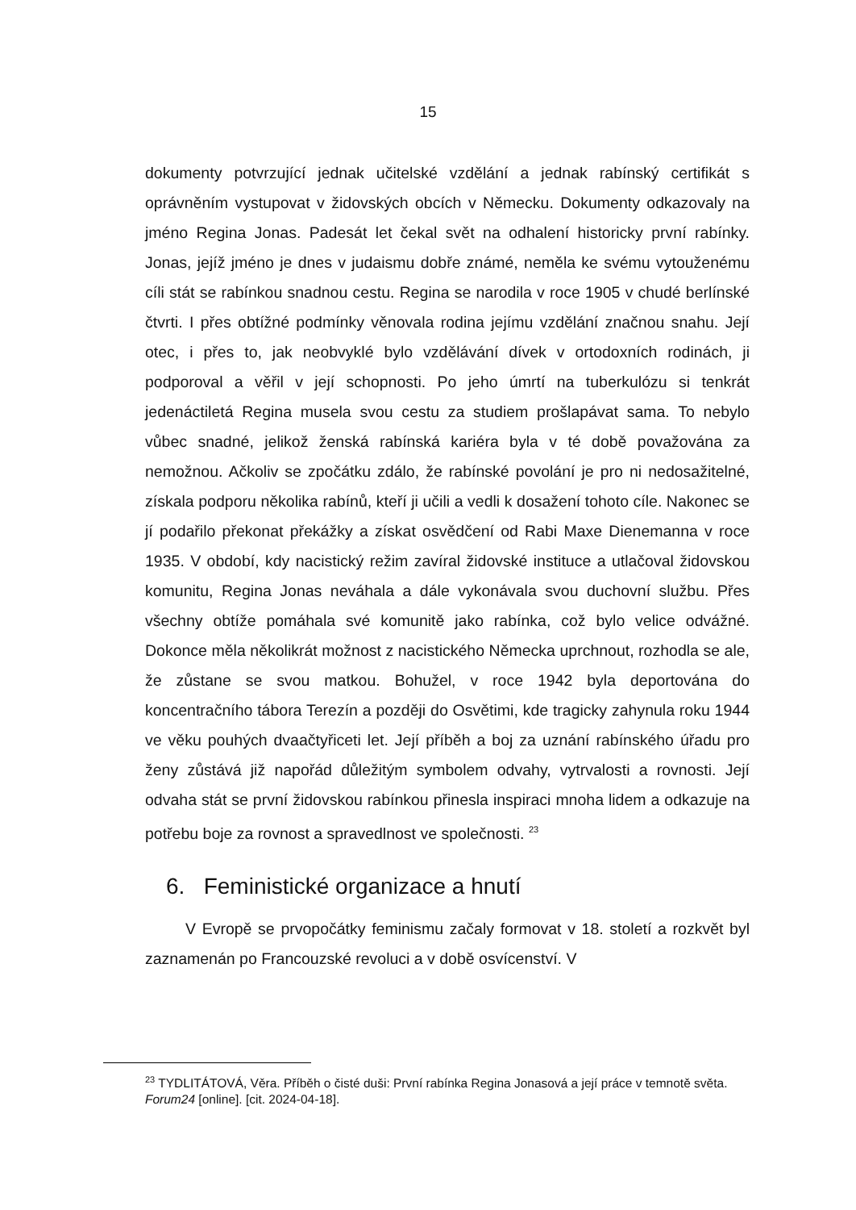15
dokumenty potvrzující jednak učitelské vzdělání a jednak rabínský certifikát s oprávněním vystupovat v židovských obcích v Německu. Dokumenty odkazovaly na jméno Regina Jonas. Padesát let čekal svět na odhalení historicky první rabínky. Jonas, jejíž jméno je dnes v judaismu dobře známé, neměla ke svému vytouženému cíli stát se rabínkou snadnou cestu. Regina se narodila v roce 1905 v chudé berlínské čtvrti. I přes obtížné podmínky věnovala rodina jejímu vzdělání značnou snahu. Její otec, i přes to, jak neobvyklé bylo vzdělávání dívek v ortodoxních rodinách, ji podporoval a věřil v její schopnosti. Po jeho úmrtí na tuberkulózu si tenkrát jedenáctiletá Regina musela svou cestu za studiem prošlapávat sama. To nebylo vůbec snadné, jelikož ženská rabínská kariéra byla v té době považována za nemožnou. Ačkoliv se zpočátku zdálo, že rabínské povolání je pro ni nedosažitelné, získala podporu několika rabínů, kteří ji učili a vedli k dosažení tohoto cíle. Nakonec se jí podařilo překonat překážky a získat osvědčení od Rabi Maxe Dienemanna v roce 1935. V období, kdy nacistický režim zavíral židovské instituce a utlačoval židovskou komunitu, Regina Jonas neváhala a dále vykonávala svou duchovní službu. Přes všechny obtíže pomáhala své komunitě jako rabínka, což bylo velice odvážné. Dokonce měla několikrát možnost z nacistického Německa uprchnout, rozhodla se ale, že zůstane se svou matkou. Bohužel, v roce 1942 byla deportována do koncentračního tábora Terezín a později do Osvětimi, kde tragicky zahynula roku 1944 ve věku pouhých dvaačtyřiceti let. Její příběh a boj za uznání rabínského úřadu pro ženy zůstává již napořád důležitým symbolem odvahy, vytrvalosti a rovnosti. Její odvaha stát se první židovskou rabínkou přinesla inspiraci mnoha lidem a odkazuje na potřebu boje za rovnost a spravedlnost ve společnosti. <sup>23</sup>
6. Feministické organizace a hnutí
V Evropě se prvopočátky feminismu začaly formovat v 18. století a rozkvět byl zaznamenán po Francouzské revoluci a v době osvícenství. V
<sup>23</sup> TYDLITÁTOVÁ, Věra. Příběh o čisté duši: První rabínka Regina Jonasová a její práce v temnotě světa. Forum24 [online]. [cit. 2024-04-18].